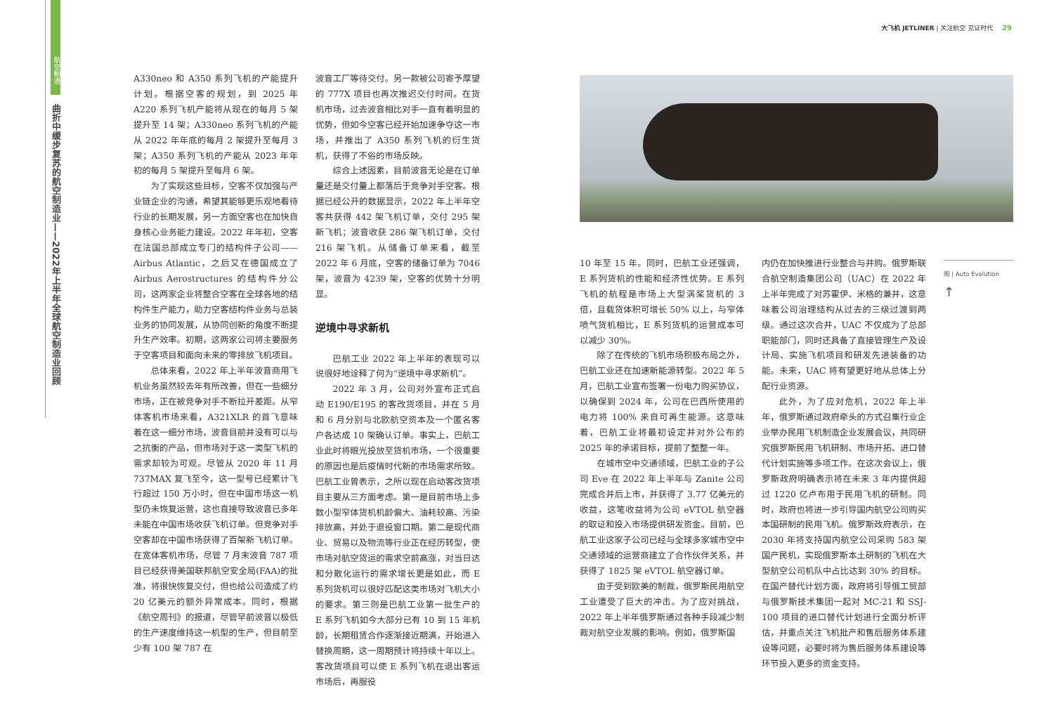航空制造
曲折中缓步复苏的航空制造业——2022年上半年全球航空制造业回顾
大飞机 JETLINER | 关注航空 见证时代 29
A330neo 和 A350 系列飞机的产能提升计划。根据空客的规划，到 2025 年 A220 系列飞机产能将从现在的每月 5 架提升至 14 架；A330neo 系列飞机的产能从 2022 年年底的每月 2 架提升至每月 3 架；A350 系列飞机的产能从 2023 年年初的每月 5 架提升至每月 6 架。
为了实现这些目标，空客不仅加强与产业链企业的沟通，希望其能够更乐观地看待行业的长期发展，另一方面空客也在加快自身核心业务能力建设。2022 年年初，空客在法国总部成立专门的结构件子公司——Airbus Atlantic，之后又在德国成立了 Airbus Aerostructures 的结构件分公司，这两家企业将整合空客在全球各地的结构件生产能力，助力空客结构件业务与总装业务的协同发展，从协同创新的角度不断提升生产效率。初期，这两家公司将主要服务于空客项目和面向未来的零排放飞机项目。
总体来看，2022 年上半年波音商用飞机业务虽然较去年有所改善，但在一些细分市场，正在被竞争对手不断拉开差距。从窄体客机市场来看，A321XLR 的首飞意味着在这一细分市场，波音目前并没有可以与之抗衡的产品，但市场对于这一类型飞机的需求却较为可观。尽管从 2020 年 11 月 737MAX 复飞至今，这一型号已经累计飞行超过 150 万小时，但在中国市场这一机型仍未恢复运营，这也直接导致波音已多年未能在中国市场收获飞机订单。但竞争对手空客却在中国市场获得了百架新飞机订单。在宽体客机市场，尽管 7 月末波音 787 项目已经获得美国联邦航空安全局(FAA)的批准，将很快恢复交付，但也给公司造成了约 20 亿美元的额外异常成本。同时，根据《航空周刊》的报道，尽管早前波音以极低的生产速度维持这一机型的生产，但目前至少有 100 架 787 在
波音工厂等待交付。另一款被公司寄予厚望的 777X 项目也再次推迟交付时间。在货机市场，过去波音相比对手一直有着明显的优势，但如今空客已经开始加速争夺这一市场，并推出了 A350 系列飞机的衍生货机，获得了不俗的市场反映。
综合上述因素，目前波音无论是在订单量还是交付量上都落后于竞争对手空客。根据已经公开的数据显示，2022 年上半年空客共获得 442 架飞机订单，交付 295 架新飞机；波音收获 286 架飞机订单，交付 216 架飞机。从储备订单来看，截至 2022 年 6 月底，空客的储备订单为 7046 架，波音为 4239 架，空客的优势十分明显。
逆境中寻求新机
巴航工业 2022 年上半年的表现可以说很好地诠释了何为“逆境中寻求新机”。
2022 年 3 月，公司对外宣布正式启动 E190/E195 的客改货项目，并在 5 月和 6 月分别与北欧航空资本及一个匿名客户各达成 10 架确认订单。事实上，巴航工业此时将眼光投放至货机市场，一个很重要的原因也是后疫情时代新的市场需求所致。巴航工业曾表示，之所以现在启动客改货项目主要从三方面考虑。第一是目前市场上多数小型窄体货机机龄偏大、油耗较高、污染排放高，并处于退役窗口期。第二是现代商业、贸易以及物流等行业正在经历转型，使市场对航空货运的需求空前高涨，对当日达和分散化运行的需求增长更是如此，而 E 系列货机可以很好匹配这类市场对飞机大小的要求。第三则是巴航工业第一批生产的 E 系列飞机如今大部分已有 10 到 15 年机龄，长期租赁合作逐渐接近期满，开始进入替换周期，这一周期预计将持续十年以上。客改货项目可以使 E 系列飞机在退出客运市场后，再服役
10 年至 15 年。同时，巴航工业还强调，E 系列货机的性能和经济性优势。E 系列飞机的航程是市场上大型涡桨货机的 3 倍，且载货体积可增长 50% 以上，与窄体喷气货机相比，E 系列货机的运营成本可以减少 30%。
除了在传统的飞机市场积极布局之外，巴航工业还在加速新能源转型。2022 年 5 月，巴航工业宣布签署一份电力购买协议，以确保到 2024 年，公司在巴西所使用的电力将 100% 来自可再生能源。这意味着，巴航工业将最初设定并对外公布的 2025 年的承诺目标，提前了整整一年。
在城市空中交通领域，巴航工业的子公司 Eve 在 2022 年上半年与 Zanite 公司完成合并后上市，并获得了 3.77 亿美元的收益，这笔收益将为公司 eVTOL 航空器的取证和投入市场提供研发资金。目前，巴航工业这家子公司已经与全球多家城市空中交通领域的运营商建立了合作伙伴关系，并获得了 1825 架 eVTOL 航空器订单。
由于受到欧美的制裁，俄罗斯民用航空工业遭受了巨大的冲击。为了应对挑战，2022 年上半年俄罗斯通过各种手段减少制裁对航空业发展的影响。例如，俄罗斯国
内仍在加快推进行业整合与并购。俄罗斯联合航空制造集团公司（UAC）在 2022 年上半年完成了对苏霍伊、米格的兼并，这意味着公司治理结构从过去的三级过渡到两级。通过这次合并，UAC 不仅成为了总部职能部门，同时还具备了直接管理生产及设计局、实施飞机项目和研发先进装备的功能。未来，UAC 将有望更好地从总体上分配行业资源。
此外，为了应对危机，2022 年上半年，俄罗斯通过政府牵头的方式召集行业企业举办民用飞机制造企业发展会议，共同研究俄罗斯民用飞机研制、市场开拓、进口替代计划实施等多项工作。在这次会议上，俄罗斯政府明确表示将在未来 3 年内提供超过 1220 亿卢布用于民用飞机的研制。同时，政府也将进一步引导国内航空公司购买本国研制的民用飞机。俄罗斯政府表示，在 2030 年将支持国内航空公司采购 583 架国产民机，实现俄罗斯本土研制的飞机在大型航空公司机队中占比达到 30% 的目标。在国产替代计划方面，政府将引导俄工贸部与俄罗斯技术集团一起对 MC-21 和 SSJ-100 项目的进口替代计划进行全面分析评估，并重点关注飞机批产和售后服务体系建设等问题，必要时将为售后服务体系建设等环节投入更多的资金支持。
图 | Auto Evolution
↑